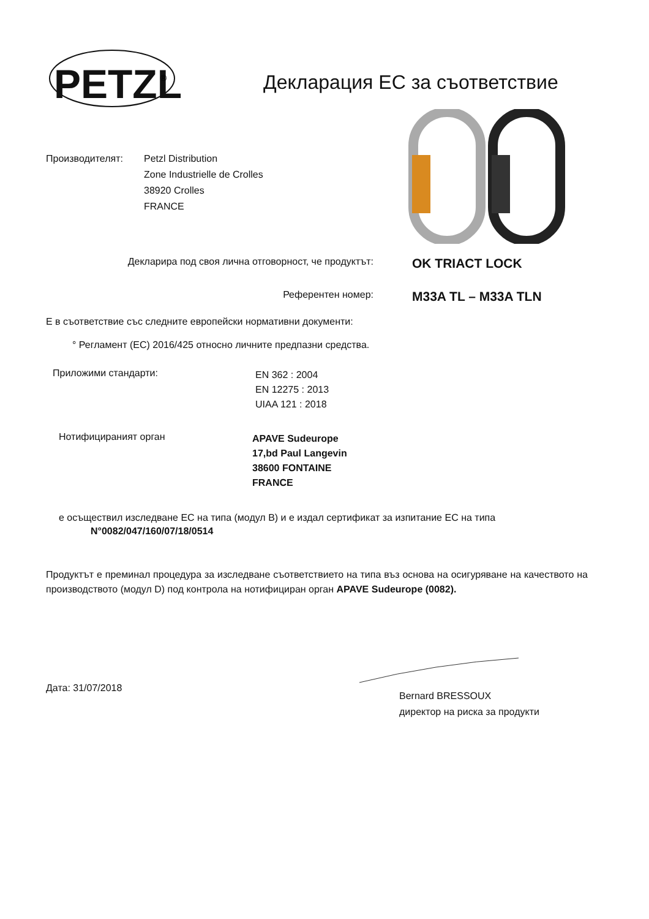PETZL
®
Декларация ЕС за съответствие
Производителят: Petzl Distribution
Zone Industrielle de Crolles
38920 Crolles
FRANCE
Декларира под своя лична отговорност, че продуктът:
OK TRIACT LOCK
Референтен номер:
M33A TL – M33A TLN
Е в съответствие със следните европейски нормативни документи:
° Регламент (ЕС) 2016/425 относно личните предпазни средства.
Приложими стандарти:
EN 362 : 2004
EN 12275 : 2013
UIAA 121 : 2018
Нотифицираният орган
APAVE Sudeurope
17,bd Paul Langevin
38600 FONTAINE
FRANCE
е осъществил изследване ЕС на типа (модул В) и е издал сертификат за изпитание ЕС на типа
N°0082/047/160/07/18/0514
Продуктът е преминал процедура за изследване съответствието на типа въз основа на осигуряване на качеството на производството (модул D) под контрола на нотифициран орган APAVE Sudeurope (0082).
Дата: 31/07/2018
Bernard BRESSOUX
директор на риска за продукти